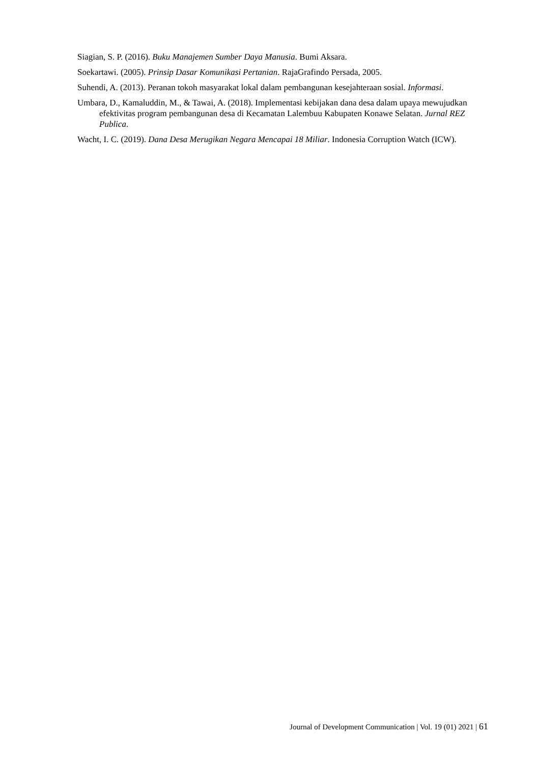Siagian, S. P. (2016). Buku Manajemen Sumber Daya Manusia. Bumi Aksara.
Soekartawi. (2005). Prinsip Dasar Komunikasi Pertanian. RajaGrafindo Persada, 2005.
Suhendi, A. (2013). Peranan tokoh masyarakat lokal dalam pembangunan kesejahteraan sosial. Informasi.
Umbara, D., Kamaluddin, M., & Tawai, A. (2018). Implementasi kebijakan dana desa dalam upaya mewujudkan efektivitas program pembangunan desa di Kecamatan Lalembuu Kabupaten Konawe Selatan. Jurnal REZ Publica.
Wacht, I. C. (2019). Dana Desa Merugikan Negara Mencapai 18 Miliar. Indonesia Corruption Watch (ICW).
Journal of Development Communication | Vol. 19 (01) 2021 | 61